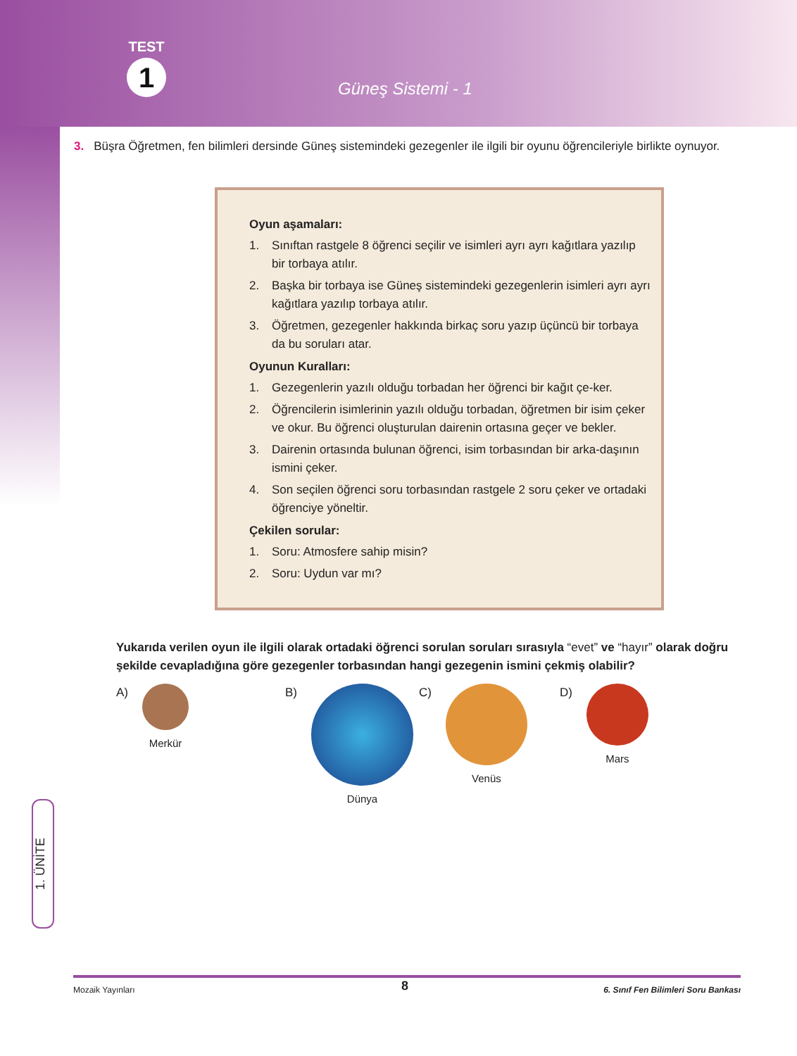TEST
1
Güneş Sistemi - 1
3. Büşra Öğretmen, fen bilimleri dersinde Güneş sistemindeki gezegenler ile ilgili bir oyunu öğrencileriyle birlikte oynuyor.
Oyun aşamaları:
1. Sınıftan rastgele 8 öğrenci seçilir ve isimleri ayrı ayrı kağıtlara yazılıp bir torbaya atılır.
2. Başka bir torbaya ise Güneş sistemindeki gezegenlerin isimleri ayrı ayrı kağıtlara yazılıp torbaya atılır.
3. Öğretmen, gezegenler hakkında birkaç soru yazıp üçüncü bir torbaya da bu soruları atar.
Oyunun Kuralları:
1. Gezegenlerin yazılı olduğu torbadan her öğrenci bir kağıt çe-ker.
2. Öğrencilerin isimlerinin yazılı olduğu torbadan, öğretmen bir isim çeker ve okur. Bu öğrenci oluşturulan dairenin ortasına geçer ve bekler.
3. Dairenin ortasında bulunan öğrenci, isim torbasından bir arka-daşının ismini çeker.
4. Son seçilen öğrenci soru torbasından rastgele 2 soru çeker ve ortadaki öğrenciye yöneltir.
Çekilen sorular:
1. Soru: Atmosfere sahip misin?
2. Soru: Uydun var mı?
Yukarıda verilen oyun ile ilgili olarak ortadaki öğrenci sorulan soruları sırasıyla “evet” ve “hayır” olarak doğru şekilde cevapladığına göre gezegenler torbasından hangi gezegenin ismini çekmiş olabilir?
A)
Merkür
B)
Dünya
C)
Venüs
D)
Mars
1. ÜNİTE
8
Mozaik Yayınları 6. Sınıf Fen Bilimleri Soru Bankası